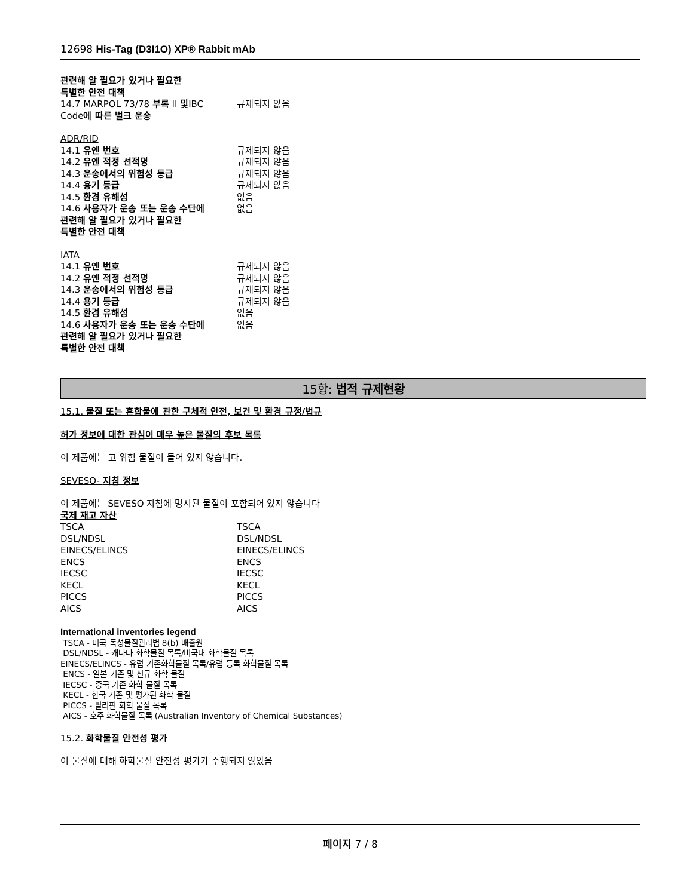12698 His-Tag (D3I1O) XP® Rabbit mAb
관련해 알 필요가 있거나 필요한
특별한 안전 대책
| 14.7 MARPOL 73/78 부록 II 및 IBC | 규제되지 않음 |
Code에 따른 벌크 운송
ADR/RID
| 14.1 유엔 번호 | 규제되지 않음 |
| 14.2 유엔 적정 선적명 | 규제되지 않음 |
| 14.3 운송에서의 위험성 등급 | 규제되지 않음 |
| 14.4 용기 등급 | 규제되지 않음 |
| 14.5 환경 유해성 | 없음 |
| 14.6 사용자가 운송 또는 운송 수단에 | 없음 |
관련해 알 필요가 있거나 필요한
특별한 안전 대책
IATA
| 14.1 유엔 번호 | 규제되지 않음 |
| 14.2 유엔 적정 선적명 | 규제되지 않음 |
| 14.3 운송에서의 위험성 등급 | 규제되지 않음 |
| 14.4 용기 등급 | 규제되지 않음 |
| 14.5 환경 유해성 | 없음 |
| 14.6 사용자가 운송 또는 운송 수단에 | 없음 |
관련해 알 필요가 있거나 필요한
특별한 안전 대책
15항: 법적 규제현황
15.1. 물질 또는 혼합물에 관한 구체적 안전, 보건 및 환경 규정/법규
허가 정보에 대한 관심이 매우 높은 물질의 후보 목록
이 제품에는 고 위험 물질이 들어 있지 않습니다.
SEVESO- 지침 정보
이 제품에는 SEVESO 지침에 명시된 물질이 포함되어 있지 않습니다
국제 재고 자산
| TSCA | TSCA |
| DSL/NDSL | DSL/NDSL |
| EINECS/ELINCS | EINECS/ELINCS |
| ENCS | ENCS |
| IECSC | IECSC |
| KECL | KECL |
| PICCS | PICCS |
| AICS | AICS |
International inventories legend
TSCA - 미국 독성물질관리법 8(b) 배출원
DSL/NDSL - 캐나다 화학물질 목록/비국내 화학물질 목록
EINECS/ELINCS - 유럽 기존화학물질 목록/유럽 등록 화학물질 목록
ENCS - 일본 기존 및 신규 화학 물질
IECSC - 중국 기존 화학 물질 목록
KECL - 한국 기존 및 평가된 화학 물질
PICCS - 필리핀 화학 물질 목록
AICS - 호주 화학물질 목록 (Australian Inventory of Chemical Substances)
15.2. 화학물질 안전성 평가
이 물질에 대해 화학물질 안전성 평가가 수행되지 않았음
페이지 7 / 8